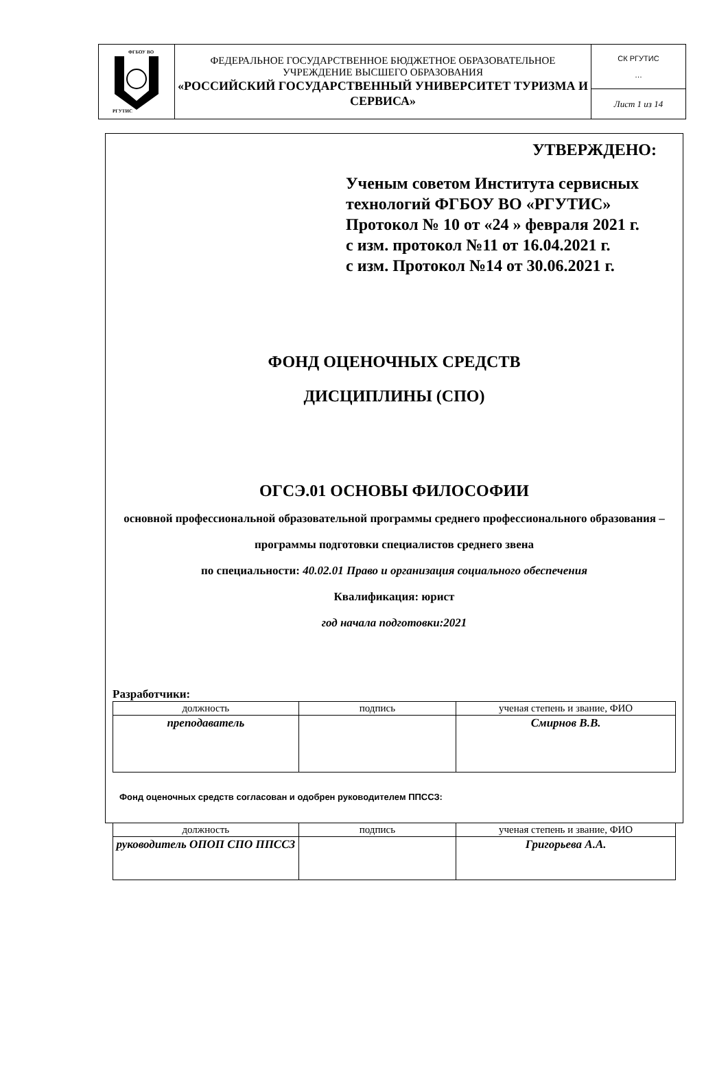| ФГБОУ ВО РГУТИС | ФЕДЕРАЛЬНОЕ ГОСУДАРСТВЕННОЕ БЮДЖЕТНОЕ ОБРАЗОВАТЕЛЬНОЕ УЧРЕЖДЕНИЕ ВЫСШЕГО ОБРАЗОВАНИЯ «РОССИЙСКИЙ ГОСУДАРСТВЕННЫЙ УНИВЕРСИТЕТ ТУРИЗМА И СЕРВИСА» | СК РГУТИС … |
| | | Лист 1 из 14 |
УТВЕРЖДЕНО:
Ученым советом Института сервисных технологий ФГБОУ ВО «РГУТИС»
Протокол № 10 от «24 » февраля 2021 г.
с изм. протокол №11 от 16.04.2021 г.
с изм. Протокол №14 от 30.06.2021 г.
ФОНД ОЦЕНОЧНЫХ СРЕДСТВ
ДИСЦИПЛИНЫ (СПО)
ОГСЭ.01 ОСНОВЫ ФИЛОСОФИИ
основной профессиональной образовательной программы среднего профессионального образования – программы подготовки специалистов среднего звена
по специальности: 40.02.01 Право и организация социального обеспечения
Квалификация: юрист
год начала подготовки:2021
Разработчики:
| должность | подпись | ученая степень и звание, ФИО |
| преподаватель | | Смирнов В.В. |
Фонд оценочных средств согласован и одобрен руководителем ППССЗ:
| должность | подпись | ученая степень и звание, ФИО |
| руководитель ОПОП СПО ППССЗ | | Григорьева А.А. |